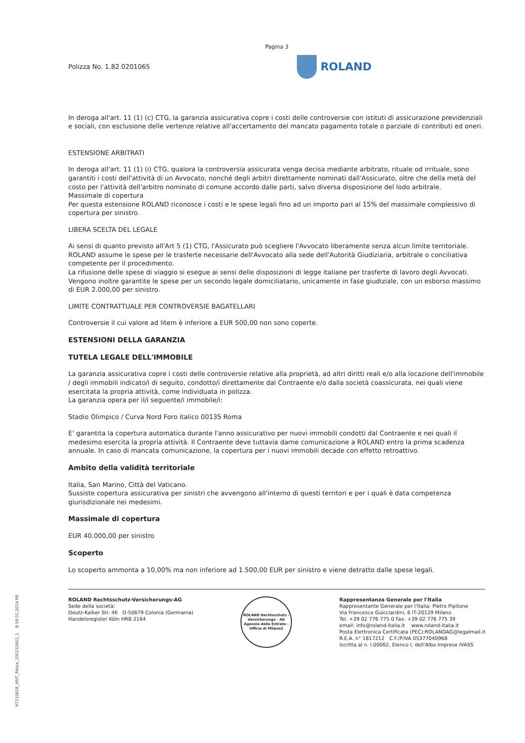97115818_XRIT_Police_10023260​2_1 B 59 01.2014 RR
Pagina 3
Polizza No. 1.82.0201065
ROLAND
In deroga all'art. 11 (1) (c) CTG, la garanzia assicurativa copre i costi delle controversie con istituti di assicurazione previdenziali e sociali, con esclusione delle vertenze relative all'accertamento del mancato pagamento totale o parziale di contributi ed oneri.
ESTENSIONE ARBITRATI
In deroga all'art. 11 (1) (i) CTG, qualora la controversia assicurata venga decisa mediante arbitrato, rituale od irrituale, sono garantiti i costi dell'attività di un Avvocato, nonché degli arbitri direttamente nominati dall'Assicurato, oltre che della metà del costo per l'attività dell'arbitro nominato di comune accordo dalle parti, salvo diversa disposizione del lodo arbitrale.
Massimale di copertura
Per questa estensione ROLAND riconosce i costi e le spese legali fino ad un importo pari al 15% del massimale complessivo di copertura per sinistro.
LIBERA SCELTA DEL LEGALE
Ai sensi di quanto previsto all'Art 5 (1) CTG, l'Assicurato può scegliere l'Avvocato liberamente senza alcun limite territoriale. ROLAND assume le spese per le trasferte necessarie dell'Avvocato alla sede dell'Autorità Giudiziaria, arbitrale o conciliativa competente per il procedimento.
La rifusione delle spese di viaggio si esegue ai sensi delle disposizioni di legge italiane per trasferte di lavoro degli Avvocati. Vengono inoltre garantite le spese per un secondo legale domiciliatario, unicamente in fase giudiziale, con un esborso massimo di EUR 2.000,00 per sinistro.
LIMITE CONTRATTUALE PER CONTROVERSIE BAGATELLARI
Controversie il cui valore ad litem è inferiore a EUR 500,00 non sono coperte.
ESTENSIONI DELLA GARANZIA
TUTELA LEGALE DELL'IMMOBILE
La garanzia assicurativa copre i costi delle controversie relative alla proprietà, ad altri diritti reali e/o alla locazione dell'immobile / degli immobili indicato/i di seguito, condotto/i direttamente dal Contraente e/o dalla società coassicurata, nei quali viene esercitata la propria attività, come individuata in polizza.
La garanzia opera per il/i seguente/i immobile/i:
Stadio Olimpico / Curva Nord Foro italico 00135 Roma
E' garantita la copertura automatica durante l'anno assicurativo per nuovi immobili condotti dal Contraente e nei quali il medesimo esercita la propria attività. Il Contraente deve tuttavia darne comunicazione a ROLAND entro la prima scadenza annuale. In caso di mancata comunicazione, la copertura per i nuovi immobili decade con effetto retroattivo.
Ambito della validità territoriale
Italia, San Marino, Città del Vaticano.
Sussiste copertura assicurativa per sinistri che avvengono all'interno di questi territori e per i quali è data competenza giurisdizionale nei medesimi.
Massimale di copertura
EUR 40.000,00 per sinistro
Scoperto
Lo scoperto ammonta a 10,00% ma non inferiore ad 1.500,00 EUR per sinistro e viene detratto dalle spese legali.
ROLAND Rechtsschutz-Versicherungs-AG
Sede della società:
Deutz-Kalker Str. 46 D-50679 Colonia (Germania)
Handelsregister Köln HRB 2164
ROLAND Rechtsschutz - Versicherungs - AG
Agenzia delle Entrate - Ufficio di Milano2
Rappresentanza Generale per l'Italia
Rappresentante Generale per l'Italia: Pietro Pipitone
Via Francesco Guicciardini, 6 IT-20129 Milano
Tel. +39 02 776 775 0 Fax. +39 02 776 775 39
email: info@roland-italia.it www.roland-italia.it
Posta Elettronica Certificata (PEC):ROLANDAG@legalmail.it
R.E.A. n° 1817212 C.F./P.IVA 05377040968
Iscritta al n. I.00062, Elenco I, dell'Albo Imprese IVASS